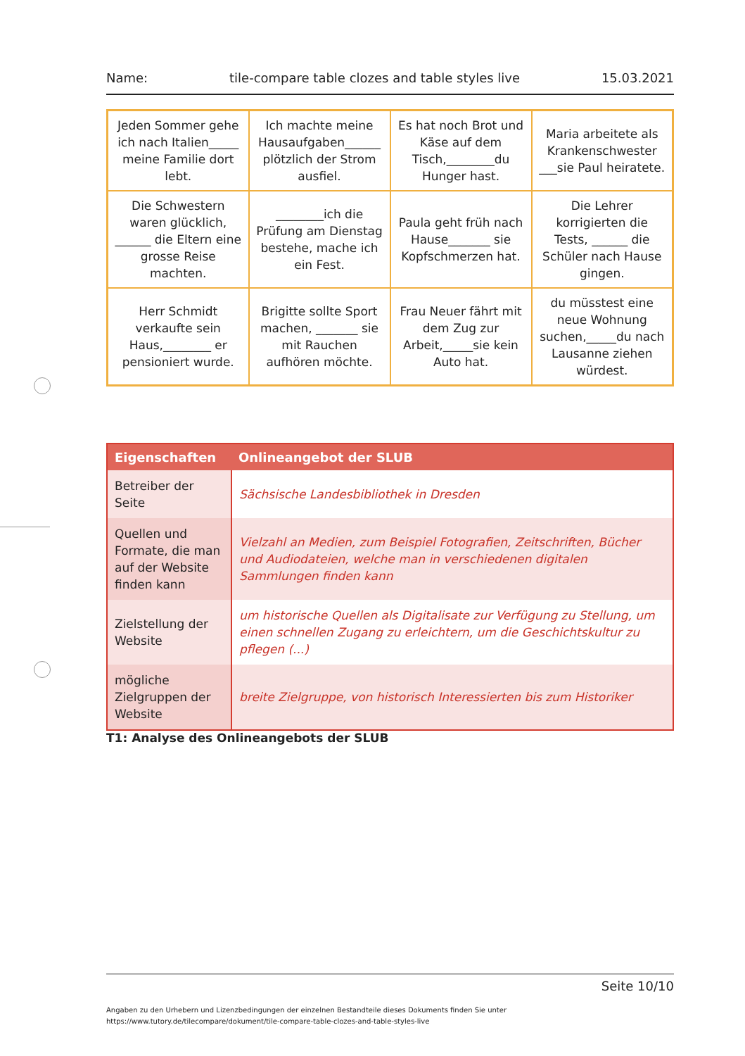Name: tile-compare table clozes and table styles live 15.03.2021
| Jeden Sommer gehe ich nach Italien_____ meine Familie dort lebt. | Ich machte meine Hausaufgaben______ plötzlich der Strom ausfiel. | Es hat noch Brot und Käse auf dem Tisch,________du Hunger hast. | Maria arbeitete als Krankenschwester ___sie Paul heiratete. |
| Die Schwestern waren glücklich, ______ die Eltern eine grosse Reise machten. | ________ich die Prüfung am Dienstag bestehe, mache ich ein Fest. | Paula geht früh nach Hause_______ sie Kopfschmerzen hat. | Die Lehrer korrigierten die Tests, ______ die Schüler nach Hause gingen. |
| Herr Schmidt verkaufte sein Haus,________ er pensioniert wurde. | Brigitte sollte Sport machen, _______ sie mit Rauchen aufhören möchte. | Frau Neuer fährt mit dem Zug zur Arbeit,_____sie kein Auto hat. | du müsstest eine neue Wohnung suchen,_____du nach Lausanne ziehen würdest. |
| Eigenschaften | Onlineangebot der SLUB |
| --- | --- |
| Betreiber der Seite | Sächsische Landesbibliothek in Dresden |
| Quellen und Formate, die man auf der Website finden kann | Vielzahl an Medien, zum Beispiel Fotografien, Zeitschriften, Bücher und Audiodateien, welche man in verschiedenen digitalen Sammlungen finden kann |
| Zielstellung der Website | um historische Quellen als Digitalisate zur Verfügung zu Stellung, um einen schnellen Zugang zu erleichtern, um die Geschichtskultur zu pflegen (...) |
| mögliche Zielgruppen der Website | breite Zielgruppe, von historisch Interessierten bis zum Historiker |
T1: Analyse des Onlineangebots der SLUB
Seite 10/10
Angaben zu den Urhebern und Lizenzbedingungen der einzelnen Bestandteile dieses Dokuments finden Sie unter
https://www.tutory.de/tilecompare/dokument/tile-compare-table-clozes-and-table-styles-live